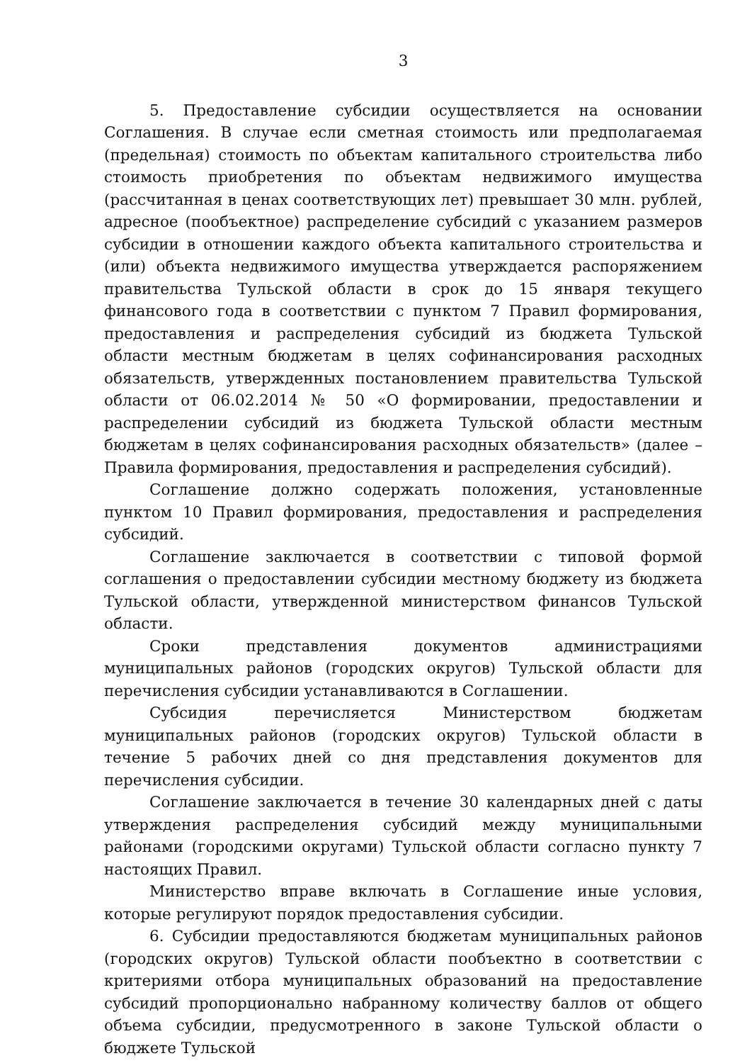3
5. Предоставление субсидии осуществляется на основании Соглашения. В случае если сметная стоимость или предполагаемая (предельная) стоимость по объектам капитального строительства либо стоимость приобретения по объектам недвижимого имущества (рассчитанная в ценах соответствующих лет) превышает 30 млн. рублей, адресное (пообъектное) распределение субсидий с указанием размеров субсидии в отношении каждого объекта капитального строительства и (или) объекта недвижимого имущества утверждается распоряжением правительства Тульской области в срок до 15 января текущего финансового года в соответствии с пунктом 7 Правил формирования, предоставления и распределения субсидий из бюджета Тульской области местным бюджетам в целях софинансирования расходных обязательств, утвержденных постановлением правительства Тульской области от 06.02.2014 № 50 «О формировании, предоставлении и распределении субсидий из бюджета Тульской области местным бюджетам в целях софинансирования расходных обязательств» (далее – Правила формирования, предоставления и распределения субсидий).
Соглашение должно содержать положения, установленные пунктом 10 Правил формирования, предоставления и распределения субсидий.
Соглашение заключается в соответствии с типовой формой соглашения о предоставлении субсидии местному бюджету из бюджета Тульской области, утвержденной министерством финансов Тульской области.
Сроки представления документов администрациями муниципальных районов (городских округов) Тульской области для перечисления субсидии устанавливаются в Соглашении.
Субсидия перечисляется Министерством бюджетам муниципальных районов (городских округов) Тульской области в течение 5 рабочих дней со дня представления документов для перечисления субсидии.
Соглашение заключается в течение 30 календарных дней с даты утверждения распределения субсидий между муниципальными районами (городскими округами) Тульской области согласно пункту 7 настоящих Правил.
Министерство вправе включать в Соглашение иные условия, которые регулируют порядок предоставления субсидии.
6. Субсидии предоставляются бюджетам муниципальных районов (городских округов) Тульской области пообъектно в соответствии с критериями отбора муниципальных образований на предоставление субсидий пропорционально набранному количеству баллов от общего объема субсидии, предусмотренного в законе Тульской области о бюджете Тульской